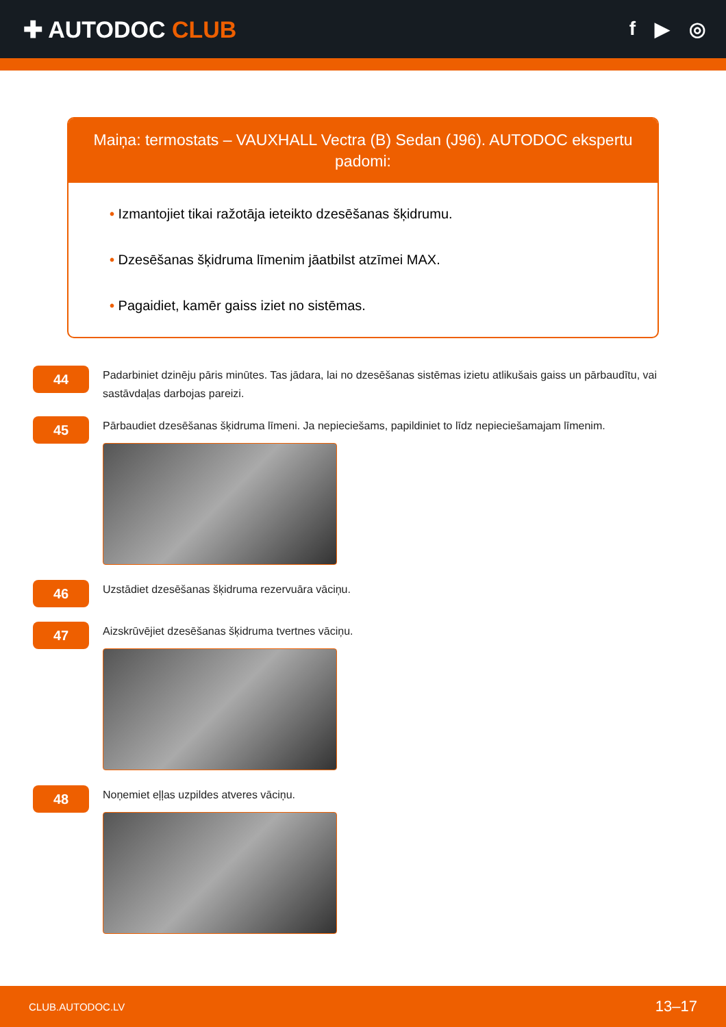✚ AUTODOC CLUB
f ▶ ◎
Maiņa: termostats – VAUXHALL Vectra (B) Sedan (J96). AUTODOC ekspertu padomi:
• Izmantojiet tikai ražotāja ieteikto dzesēšanas šķidrumu.
• Dzesēšanas šķidruma līmenim jāatbilst atzīmei MAX.
• Pagaidiet, kamēr gaiss iziet no sistēmas.
44
Padarbiniet dzinēju pāris minūtes. Tas jādara, lai no dzesēšanas sistēmas izietu atlikušais gaiss un pārbaudītu, vai sastāvdaļas darbojas pareizi.
45
Pārbaudiet dzesēšanas šķidruma līmeni. Ja nepieciešams, papildiniet to līdz nepieciešamajam līmenim.
46
Uzstādiet dzesēšanas šķidruma rezervuāra vāciņu.
47
Aizskrūvējiet dzesēšanas šķidruma tvertnes vāciņu.
48
Noņemiet eļļas uzpildes atveres vāciņu.
CLUB.AUTODOC.LV 13–17